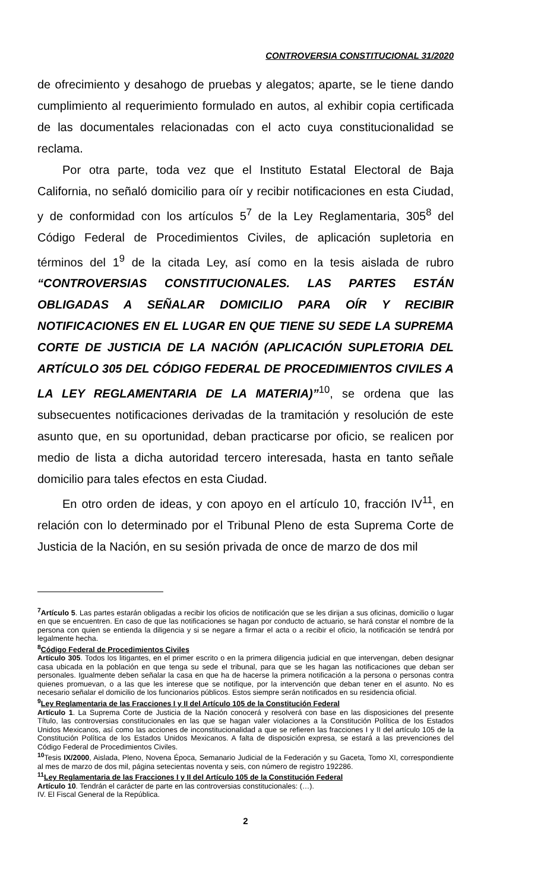CONTROVERSIA CONSTITUCIONAL 31/2020
de ofrecimiento y desahogo de pruebas y alegatos; aparte, se le tiene dando cumplimiento al requerimiento formulado en autos, al exhibir copia certificada de las documentales relacionadas con el acto cuya constitucionalidad se reclama.
Por otra parte, toda vez que el Instituto Estatal Electoral de Baja California, no señaló domicilio para oír y recibir notificaciones en esta Ciudad, y de conformidad con los artículos 5<sup>7</sup> de la Ley Reglamentaria, 305<sup>8</sup> del Código Federal de Procedimientos Civiles, de aplicación supletoria en términos del 1<sup>9</sup> de la citada Ley, así como en la tesis aislada de rubro “CONTROVERSIAS CONSTITUCIONALES. LAS PARTES ESTÁN OBLIGADAS A SEÑALAR DOMICILIO PARA OÍR Y RECIBIR NOTIFICACIONES EN EL LUGAR EN QUE TIENE SU SEDE LA SUPREMA CORTE DE JUSTICIA DE LA NACIÓN (APLICACIÓN SUPLETORIA DEL ARTÍCULO 305 DEL CÓDIGO FEDERAL DE PROCEDIMIENTOS CIVILES A LA LEY REGLAMENTARIA DE LA MATERIA)”<sup>10</sup>, se ordena que las subsecuentes notificaciones derivadas de la tramitación y resolución de este asunto que, en su oportunidad, deban practicarse por oficio, se realicen por medio de lista a dicha autoridad tercero interesada, hasta en tanto señale domicilio para tales efectos en esta Ciudad.
En otro orden de ideas, y con apoyo en el artículo 10, fracción IV<sup>11</sup>, en relación con lo determinado por el Tribunal Pleno de esta Suprema Corte de Justicia de la Nación, en su sesión privada de once de marzo de dos mil
<sup>7</sup> Artículo 5. Las partes estarán obligadas a recibir los oficios de notificación que se les dirijan a sus oficinas, domicilio o lugar en que se encuentren. En caso de que las notificaciones se hagan por conducto de actuario, se hará constar el nombre de la persona con quien se entienda la diligencia y si se negare a firmar el acta o a recibir el oficio, la notificación se tendrá por legalmente hecha.
<sup>8</sup>Código Federal de Procedimientos Civiles
Artículo 305. Todos los litigantes, en el primer escrito o en la primera diligencia judicial en que intervengan, deben designar casa ubicada en la población en que tenga su sede el tribunal, para que se les hagan las notificaciones que deban ser personales. Igualmente deben señalar la casa en que ha de hacerse la primera notificación a la persona o personas contra quienes promuevan, o a las que les interese que se notifique, por la intervención que deban tener en el asunto. No es necesario señalar el domicilio de los funcionarios públicos. Estos siempre serán notificados en su residencia oficial.
<sup>9</sup> Ley Reglamentaria de las Fracciones I y II del Artículo 105 de la Constitución Federal
Artículo 1. La Suprema Corte de Justicia de la Nación conocerá y resolverá con base en las disposiciones del presente Título, las controversias constitucionales en las que se hagan valer violaciones a la Constitución Política de los Estados Unidos Mexicanos, así como las acciones de inconstitucionalidad a que se refieren las fracciones I y II del artículo 105 de la Constitución Política de los Estados Unidos Mexicanos. A falta de disposición expresa, se estará a las prevenciones del Código Federal de Procedimientos Civiles.
<sup>10</sup> Tesis IX/2000, Aislada, Pleno, Novena Época, Semanario Judicial de la Federación y su Gaceta, Tomo XI, correspondiente al mes de marzo de dos mil, página setecientas noventa y seis, con número de registro 192286.
<sup>11</sup> Ley Reglamentaria de las Fracciones I y II del Artículo 105 de la Constitución Federal
Artículo 10. Tendrán el carácter de parte en las controversias constitucionales: (…).
IV. El Fiscal General de la República.
2